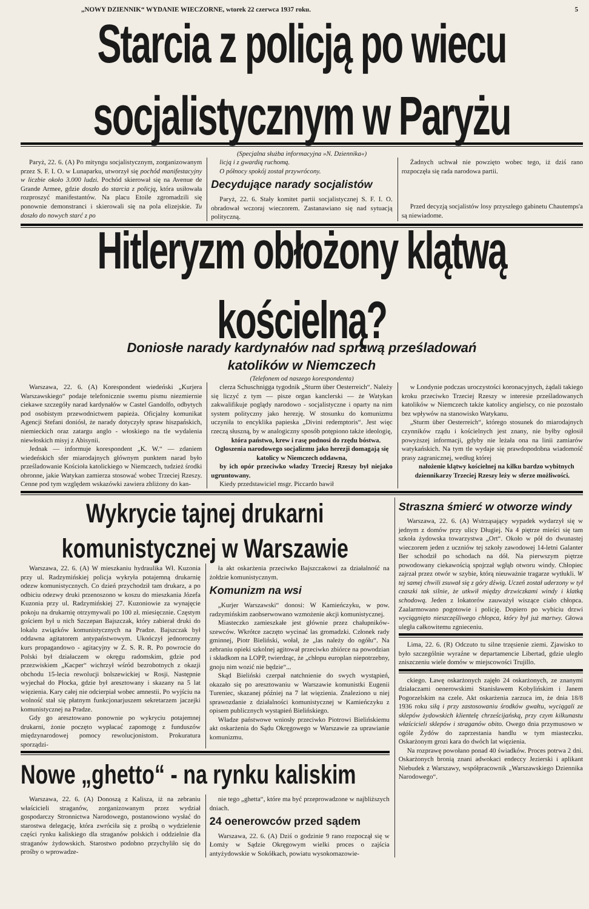„NOWY DZIENNIK“ WYDANIE WIECZORNE, wtorek 22 czerwca 1937 roku. 5
Starcia z policją po wiecu socjalistycznym w Paryżu
(Specjalna służba informacyjna »N. Dziennika«)
Paryż, 22. 6. (A) Po mityngu socjalistycznym, zorganizowanym przez S. F. I. O. w Lunaparku, utworzył się pochód manifestacyjny w liczbie około 3.000 ludzi. Pochód skierował się na Avenue de Grande Armee, gdzie doszło do starcia z policją, która usiłowała rozproszyć manifestantów. Na placu Etoile zgromadzili się ponownie demonstranci i skierowali się na pola elizejskie. Tu doszło do nowych starć z po
licją i z gwardią ruchomą.
O północy spokój został przywrócony.
Decydujące narady socjalistów
Paryż, 22. 6. Stały komitet partii socjalistycznej S. F. I. O. obradował wczoraj wieczorem. Zastanawiano się nad sytuacją polityczną.
Żadnych uchwał nie powzięto wobec tego, iż dziś rano rozpoczęła się rada narodowa partii.
Przed decyzją socjalistów losy przyszłego gabinetu Chautemps'a są niewiadome.
Hitleryzm obłożony klątwą kościelną?
Doniosłe narady kardynałów nad sprawą prześladowań
katolików w Niemczech
(Telefonem od naszego korespondenta)
Warszawa, 22. 6. (A) Korespondent wiedeński „Kurjera Warszawskiego“ podaje telefonicznie swemu pismu niezmiernie ciekawe szczegóły narad kardynałów w Castel Gandolfo, odbytych pod osobistym przewodnictwem papieża. Oficjalny komunikat Agencji Stefani doniósł, że narady dotyczyły spraw hiszpańskich, niemieckich oraz zatargu anglo - włoskiego na tle wydalenia niewłoskich misyj z Abisynii.
Jednak — informuje korespondent „K. W.“ — zdaniem wiedeńskich sfer miarodajnych głównym punktem narad było prześladowanie Kościoła katolickiego w Niemczech, tudzież środki obronne, jakie Watykan zamierza stosować wobec Trzeciej Rzeszy. Cenne pod tym względem wskazówki zawiera zbliżony do kan-
clerza Schuschnigga tygodnik „Sturm über Oesterreich“. Należy się liczyć z tym — pisze organ kanclerski — że Watykan zakwalifikuje poglądy narodowo - socjalistyczne i oparty na nim system polityczny jako herezję. W stosunku do komunizmu uczyniła to encyklika papieska „Divini redemptoris“. Jest więc rzeczą słuszną, by w analogiczny sposób potępiono także ideologię,
która państwo, krew i rasę podnosi do rzędu bóstwa. Ogłoszenia narodowego socjalizmu jako herezji domagają się katolicy w Niemczech oddawna,
by ich opór przeciwko władzy Trzeciej Rzeszy był niejako ugruntowany.
Kiedy przedstawiciel msgr. Piccardo bawił
w Londynie podczas uroczystości koronacyjnych, żądali takiego kroku przeciwko Trzeciej Rzeszy w interesie prześladowanych katolików w Niemczech także katolicy angielscy, co nie pozostało bez wpływów na stanowisko Watykanu.
„Sturm über Oesterreich“, którego stosunek do miarodajnych czynników rządu i kościelnych jest znany, nie byłby ogłosił powyższej informacji, gdyby nie leżała ona na linii zamiarów watykańskich. Na tym tle wydaje się prawdopodobna wiadomość prasy zagranicznej, według której
nałożenie klątwy kościelnej na kilku bardzo wybitnych dziennikarzy Trzeciej Rzeszy leży w sferze możliwości.
Wykrycie tajnej drukarni komunistycznej w Warszawie
Warszawa, 22. 6. (A) W mieszkaniu hydraulika Wł. Kuzonia przy ul. Radzymińskiej policja wykryła potajemną drukarnię odezw komunistycznych. Co dzień przychodził tam drukarz, a po odbiciu odezwy druki przenoszono w koszu do mieszkania Józefa Kuzonia przy ul. Radzymińskiej 27. Kuzoniowie za wynajęcie pokoju na drukarnię otrzymywali po 100 zł. miesięcznie. Częstym gościem był u nich Szczepan Bajszczak, który zabierał druki do lokalu związków komunistycznych na Pradze. Bajszczak był oddawna agitatorem antypaństwowym. Ukończył jednoroczny kurs propagandowo - agitacyjny w Z. S. R. R. Po powrocie do Polski był działaczem w okręgu radomskim, gdzie pod przezwiskiem „Kacper“ wichrzył wśród bezrobotnych z okazji obchodu 15-lecia rewolucji bolszewickiej w Rosji. Następnie wyjechał do Płocka, gdzie był aresztowany i skazany na 5 lat więzienia. Kary całej nie odcierpiał wobec amnestii. Po wyjściu na wolność stał się płatnym funkcjonarjuszem sekretarzem jaczejki komunistycznej na Pradze.
Gdy go aresztowano ponownie po wykryciu potajemnej drukarni, żonie poczęto wypłacać zapomogę z funduszów międzynarodowej pomocy rewolucjonistom. Prokuratura sporządzi-
ła akt oskarżenia przeciwko Bajszczakowi za działalność na żołdzie komunistycznym.
Komunizm na wsi
„Kurjer Warszawski“ donosi: W Kamieńczyku, w pow. radzymińskim zaobserwowano wzmożenie akcji komunistycznej.
Miasteczko zamieszkałe jest głównie przez chałupników-szewców. Wkrótce zaczęto wycinać las gromadzki. Członek rady gminnej, Piotr Bieliński, wołał, że „las należy do ogółu“. Na zebraniu opieki szkolnej agitował przeciwko zbiórce na powodzian i składkom na LOPP, twierdząc, że „chłopu europlan niepotrzebny, gnoju nim wozić nie będzie“...
Skąd Bieliński czerpał natchnienie do swych wystąpień, okazało się po aresztowaniu w Warszawie komunistki Eugenii Tureniec, skazanej później na 7 lat więzienia. Znaleziono u niej sprawozdanie z działalności komunistycznej w Kamieńczyku z opisem publicznych wystąpień Bielińskiego.
Władze państwowe wniosły przeciwko Piotrowi Bielińskiemu akt oskarżenia do Sądu Okręgowego w Warszawie za uprawianie komunizmu.
Nowe „ghetto“ - na rynku kaliskim
Warszawa, 22. 6. (A) Donoszą z Kalisza, iż na zebraniu właścicieli straganów, zorganizowanym przez wydział gospodarczy Stronnictwa Narodowego, postanowiono wysłać do starostwa delegację, która zwróciła się z prośbą o wydzielenie części rynku kaliskiego dla straganów polskich i oddzielnie dla straganów żydowskich. Starostwo podobno przychyliło się do prośby o wprowadze-
nie tego „ghetta“, które ma być przeprowadzone w najbliższych dniach.
24 oenerowców przed sądem
Warszawa, 22. 6. (A) Dziś o godzinie 9 rano rozpoczął się w Łomży w Sądzie Okręgowym wielki proces o zajścia antyżydowskie w Sokółkach, powiatu wysokomazowie-
Straszna śmierć w otworze windy
Warszawa, 22. 6. (A) Wstrząsający wypadek wydarzył się w jednym z domów przy ulicy Długiej. Na 4 piętrze mieści się tam szkoła żydowska towarzystwa „Ort“. Około w pół do dwunastej wieczorem jeden z uczniów tej szkoły zawodowej 14-letni Galanter Ber schodził po schodach na dół. Na pierwszym piętrze powodowany ciekawością spojrzał wgłąb otworu windy. Chłopiec zajrzał przez otwór w szybie, którą nieuważnie tragarze wytłukli. W tej samej chwili zsuwał się z góry dźwig. Uczeń został uderzony w tył czaszki tak silnie, że utkwił między drzwiczkami windy i klatką schodową. Jeden z lokatorów zauważył wiszące ciało chłopca. Zaalarmowano pogotowie i policję. Dopiero po wybiciu drzwi wyciągnięto nieszczęśliwego chłopca, który był już martwy. Głowa uległa całkowitemu zgnieceniu.
Lima, 22. 6. (R) Odczuto tu silne trzęsienie ziemi. Zjawisko to było szczególnie wyraźne w departamencie Libertad, gdzie uległo zniszczeniu wiele domów w miejscowości Trujillo.
ckiego. Ławę oskarżonych zajęło 24 oskarżonych, ze znanymi działaczami oenerowskimi Stanisławem Kobylińskim i Janem Pogorzelskim na czele. Akt oskarżenia zarzuca im, że dnia 18/8 1936 roku siłą i przy zastosowaniu środków gwałtu, wyciągali ze sklepów żydowskich klientelę chrześcijańską, przy czym kilkunastu właścicieli sklepów i straganów obito. Owego dnia przymusowo w ogóle Żydów do zaprzestania handlu w tym miasteczku. Oskarżonym grozi kara do dwóch lat więzienia.
Na rozprawę powołano ponad 40 świadków. Proces potrwa 2 dni. Oskarżonych bronią znani adwokaci endeccy Jezierski i aplikant Niebudek z Warszawy, współpracownik „Warszawskiego Dziennika Narodowego“.